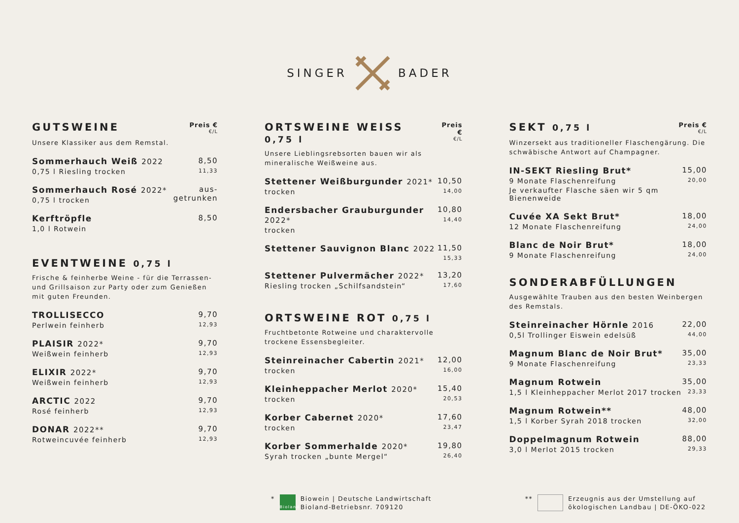SINGER BADER
GUTSWEINE
Preis €
€/L
Unsere Klassiker aus dem Remstal.
Sommerhauch Weiß 2022
0,75 l Riesling trocken
8,50
11,33
Sommerhauch Rosé 2022*
0,75 l trocken
aus-
getrunken
Kerftröpfle
1,0 l Rotwein
8,50
EVENTWEINE 0,75 l
Frische & feinherbe Weine - für die Terrassen- und Grillsaison zur Party oder zum Genießen mit guten Freunden.
TROLLISECCO
Perlwein feinherb
9,70
12,93
PLAISIR 2022*
Weißwein feinherb
9,70
12,93
ELIXIR 2022*
Weißwein feinherb
9,70
12,93
ARCTIC 2022
Rosé feinherb
9,70
12,93
DONAR 2022**
Rotweincuvée feinherb
9,70
12,93
ORTSWEINE WEISS 0,75 l
Preis €
€/L
Unsere Lieblingsrebsorten bauen wir als mineralische Weißweine aus.
Stettener Weißburgunder 2021*
trocken
10,50
14,00
Endersbacher Grauburgunder 2022*
trocken
10,80
14,40
Stettener Sauvignon Blanc 2022 11,50
15,33
Stettener Pulvermächer 2022*
Riesling trocken „Schilfsandstein“
13,20
17,60
ORTSWEINE ROT 0,75 l
Fruchtbetonte Rotweine und charaktervolle trockene Essensbegleiter.
Steinreinacher Cabertin 2021*
trocken
12,00
16,00
Kleinheppacher Merlot 2020*
trocken
15,40
20,53
Korber Cabernet 2020*
trocken
17,60
23,47
Korber Sommerhalde 2020*
Syrah trocken „bunte Mergel“
19,80
26,40
SEKT 0,75 l
Preis €
€/L
Winzersekt aus traditioneller Flaschengärung. Die schwäbische Antwort auf Champagner.
IN-SEKT Riesling Brut*
9 Monate Flaschenreifung
Je verkaufter Flasche säen wir 5 qm Bienenweide
15,00
20,00
Cuvée XA Sekt Brut*
12 Monate Flaschenreifung
18,00
24,00
Blanc de Noir Brut*
9 Monate Flaschenreifung
18,00
24,00
SONDERABFÜLLUNGEN
Ausgewählte Trauben aus den besten Weinbergen des Remstals.
Steinreinacher Hörnle 2016
0,5l Trollinger Eiswein edelsüß
22,00
44,00
Magnum Blanc de Noir Brut*
9 Monate Flaschenreifung
35,00
23,33
Magnum Rotwein
1,5 l Kleinheppacher Merlot 2017 trocken
35,00
23,33
Magnum Rotwein**
1,5 l Korber Syrah 2018 trocken
48,00
32,00
Doppelmagnum Rotwein
3,0 l Merlot 2015 trocken
88,00
29,33
*
Bioland
Biowein | Deutsche Landwirtschaft
Bioland-Betriebsnr. 709120
**
Erzeugnis aus der Umstellung auf
ökologischen Landbau | DE-ÖKO-022